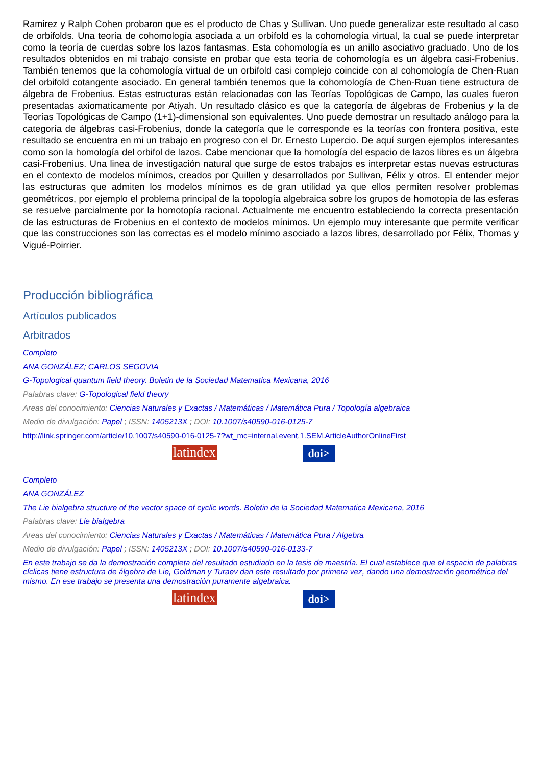Ramirez y Ralph Cohen probaron que es el producto de Chas y Sullivan. Uno puede generalizar este resultado al caso de orbifolds. Una teoría de cohomología asociada a un orbifold es la cohomología virtual, la cual se puede interpretar como la teoría de cuerdas sobre los lazos fantasmas. Esta cohomología es un anillo asociativo graduado. Uno de los resultados obtenidos en mi trabajo consiste en probar que esta teoría de cohomología es un álgebra casi-Frobenius. También tenemos que la cohomología virtual de un orbifold casi complejo coincide con al cohomología de Chen-Ruan del orbifold cotangente asociado. En general también tenemos que la cohomología de Chen-Ruan tiene estructura de álgebra de Frobenius. Estas estructuras están relacionadas con las Teorías Topológicas de Campo, las cuales fueron presentadas axiomaticamente por Atiyah. Un resultado clásico es que la categoría de álgebras de Frobenius y la de Teorías Topológicas de Campo (1+1)-dimensional son equivalentes. Uno puede demostrar un resultado análogo para la categoría de álgebras casi-Frobenius, donde la categoría que le corresponde es la teorías con frontera positiva, este resultado se encuentra en mi un trabajo en progreso con el Dr. Ernesto Lupercio. De aquí surgen ejemplos interesantes como son la homología del orbifol de lazos. Cabe mencionar que la homología del espacio de lazos libres es un álgebra casi-Frobenius. Una linea de investigación natural que surge de estos trabajos es interpretar estas nuevas estructuras en el contexto de modelos mínimos, creados por Quillen y desarrollados por Sullivan, Félix y otros. El entender mejor las estructuras que admiten los modelos mínimos es de gran utilidad ya que ellos permiten resolver problemas geométricos, por ejemplo el problema principal de la topología algebraica sobre los grupos de homotopía de las esferas se resuelve parcialmente por la homotopía racional. Actualmente me encuentro estableciendo la correcta presentación de las estructuras de Frobenius en el contexto de modelos mínimos. Un ejemplo muy interesante que permite verificar que las construcciones son las correctas es el modelo mínimo asociado a lazos libres, desarrollado por Félix, Thomas y Vigué-Poirrier.
Producción bibliográfica
Artículos publicados
Arbitrados
Completo
ANA GONZÁLEZ; CARLOS SEGOVIA
G-Topological quantum field theory. Boletin de la Sociedad Matematica Mexicana, 2016
Palabras clave: G-Topological field theory
Areas del conocimiento: Ciencias Naturales y Exactas / Matemáticas / Matemática Pura / Topología algebraica
Medio de divulgación: Papel ; ISSN: 1405213X ; DOI: 10.1007/s40590-016-0125-7
http://link.springer.com/article/10.1007/s40590-016-0125-7?wt_mc=internal.event.1.SEM.ArticleAuthorOnlineFirst
latindex
doi>
Completo
ANA GONZÁLEZ
The Lie bialgebra structure of the vector space of cyclic words. Boletin de la Sociedad Matematica Mexicana, 2016
Palabras clave: Lie bialgebra
Areas del conocimiento: Ciencias Naturales y Exactas / Matemáticas / Matemática Pura / Algebra
Medio de divulgación: Papel ; ISSN: 1405213X ; DOI: 10.1007/s40590-016-0133-7
En este trabajo se da la demostración completa del resultado estudiado en la tesis de maestría. El cual establece que el espacio de palabras cíclicas tiene estructura de álgebra de Lie, Goldman y Turaev dan este resultado por primera vez, dando una demostración geométrica del mismo. En ese trabajo se presenta una demostración puramente algebraica.
latindex
doi>